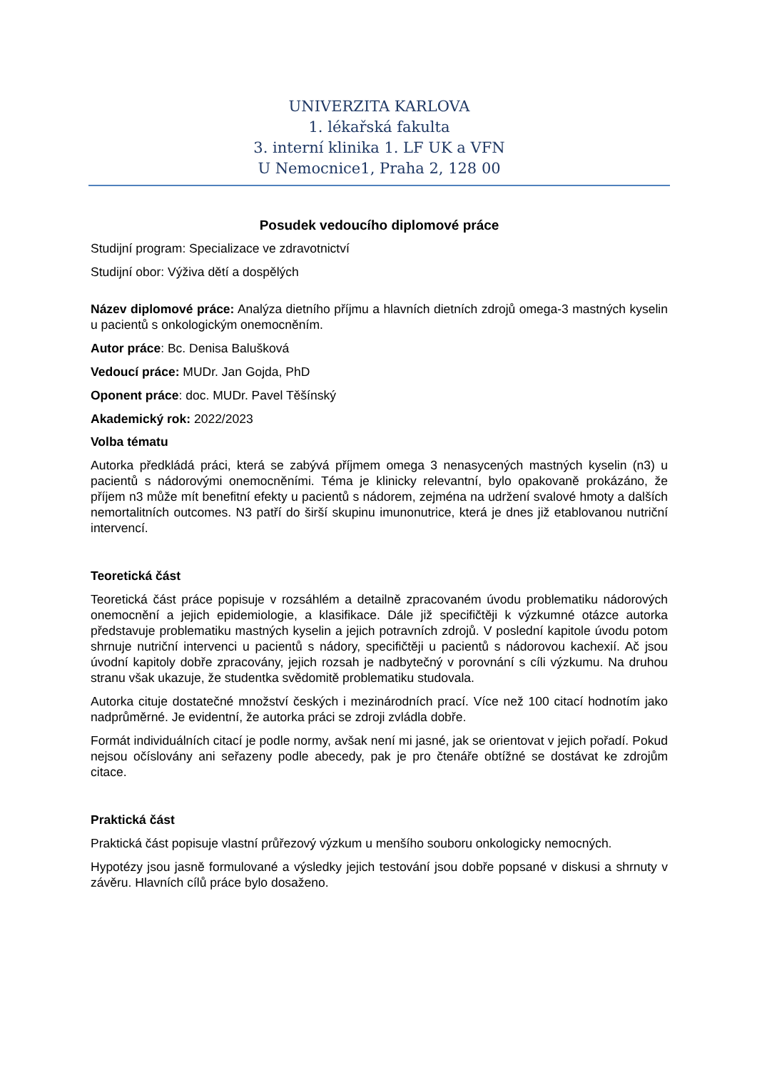UNIVERZITA KARLOVA
1. lékařská fakulta
3. interní klinika 1. LF UK a VFN
U Nemocnice1, Praha 2, 128 00
Posudek vedoucího diplomové práce
Studijní program: Specializace ve zdravotnictví
Studijní obor: Výživa dětí a dospělých
Název diplomové práce: Analýza dietního příjmu a hlavních dietních zdrojů omega-3 mastných kyselin u pacientů s onkologickým onemocněním.
Autor práce: Bc. Denisa Balušková
Vedoucí práce: MUDr. Jan Gojda, PhD
Oponent práce: doc. MUDr. Pavel Těšínský
Akademický rok: 2022/2023
Volba tématu
Autorka předkládá práci, která se zabývá příjmem omega 3 nenasycených mastných kyselin (n3) u pacientů s nádorovými onemocněními. Téma je klinicky relevantní, bylo opakovaně prokázáno, že příjem n3 může mít benefitní efekty u pacientů s nádorem, zejména na udržení svalové hmoty a dalších nemortalitních outcomes. N3 patří do širší skupinu imunonutrice, která je dnes již etablovanou nutriční intervencí.
Teoretická část
Teoretická část práce popisuje v rozsáhlém a detailně zpracovaném úvodu problematiku nádorových onemocnění a jejich epidemiologie, a klasifikace. Dále již specifičtěji k výzkumné otázce autorka představuje problematiku mastných kyselin a jejich potravních zdrojů. V poslední kapitole úvodu potom shrnuje nutriční intervenci u pacientů s nádory, specifičtěji u pacientů s nádorovou kachexií. Ač jsou úvodní kapitoly dobře zpracovány, jejich rozsah je nadbytečný v porovnání s cíli výzkumu. Na druhou stranu však ukazuje, že studentka svědomitě problematiku studovala.
Autorka cituje dostatečné množství českých i mezinárodních prací. Více než 100 citací hodnotím jako nadprůměrné. Je evidentní, že autorka práci se zdroji zvládla dobře.
Formát individuálních citací je podle normy, avšak není mi jasné, jak se orientovat v jejich pořadí. Pokud nejsou očíslovány ani seřazeny podle abecedy, pak je pro čtenáře obtížné se dostávat ke zdrojům citace.
Praktická část
Praktická část popisuje vlastní průřezový výzkum u menšího souboru onkologicky nemocných.
Hypotézy jsou jasně formulované a výsledky jejich testování jsou dobře popsané v diskusi a shrnuty v závěru. Hlavních cílů práce bylo dosaženo.